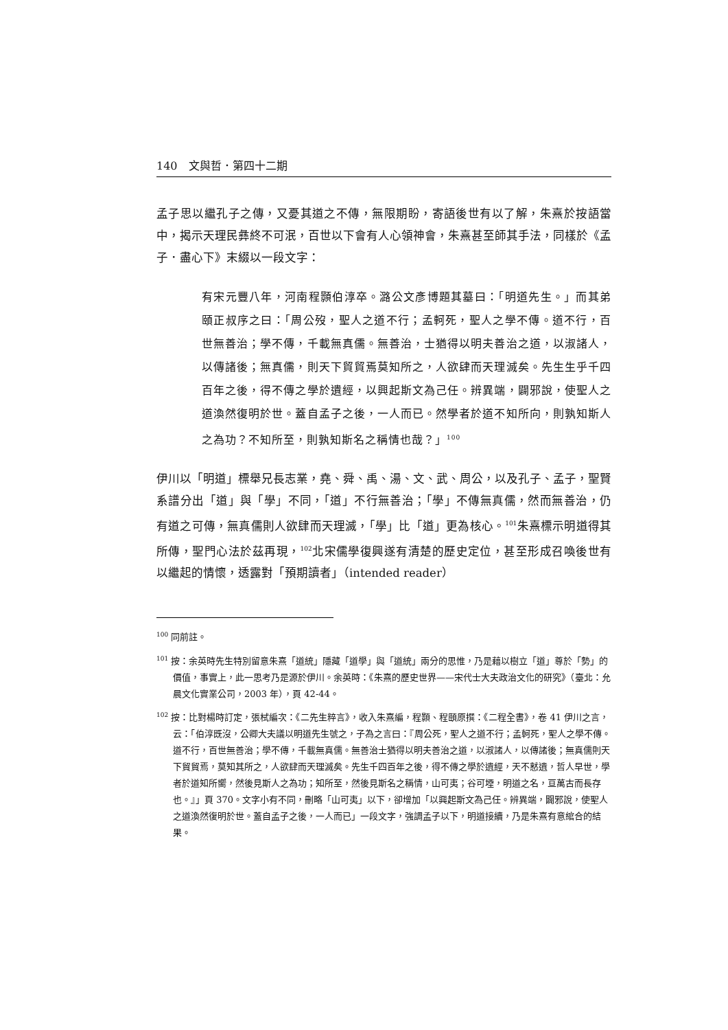140　文與哲．第四十二期
孟子思以繼孔子之傳，又憂其道之不傳，無限期盼，寄語後世有以了解，朱熹於按語當中，揭示天理民彝終不可泯，百世以下會有人心領神會，朱熹甚至師其手法，同樣於《孟子．盡心下》末綴以一段文字：
有宋元豐八年，河南程顥伯淳卒。潞公文彥博題其墓曰：「明道先生。」而其弟頤正叔序之曰：「周公歿，聖人之道不行；孟軻死，聖人之學不傳。道不行，百世無善治；學不傳，千載無真儒。無善治，士猶得以明夫善治之道，以淑諸人，以傳諸後；無真儒，則天下貿貿焉莫知所之，人欲肆而天理滅矣。先生生乎千四百年之後，得不傳之學於遺經，以興起斯文為己任。辨異端，闢邪說，使聖人之道渙然復明於世。蓋自孟子之後，一人而已。然學者於道不知所向，則孰知斯人之為功？不知所至，則孰知斯名之稱情也哉？」<sup>100</sup>
伊川以「明道」標舉兄長志業，堯、舜、禹、湯、文、武、周公，以及孔子、孟子，聖賢系譜分出「道」與「學」不同，「道」不行無善治；「學」不傳無真儒，然而無善治，仍有道之可傳，無真儒則人欲肆而天理滅，「學」比「道」更為核心。<sup>101</sup>朱熹標示明道得其所傳，聖門心法於茲再現，<sup>102</sup>北宋儒學復興遂有清楚的歷史定位，甚至形成召喚後世有以繼起的情懷，透露對「預期讀者」（intended reader）
<sup>100</sup> 同前註。
<sup>101</sup> 按：余英時先生特別留意朱熹「道統」隱藏「道學」與「道統」兩分的思惟，乃是藉以樹立「道」尊於「勢」的價值，事實上，此一思考乃是源於伊川。余英時：《朱熹的歷史世界——宋代士大夫政治文化的研究》（臺北：允晨文化實業公司，2003 年），頁 42-44。
<sup>102</sup> 按：比對楊時訂定，張栻編次：《二先生粹言》，收入朱熹編，程顥、程頤原撰：《二程全書》，卷 41 伊川之言，云：「伯淳既沒，公卿大夫議以明道先生號之，子為之言曰：『周公死，聖人之道不行；孟軻死，聖人之學不傳。道不行，百世無善治；學不傳，千載無真儒。無善治士猶得以明夫善治之道，以淑諸人，以傳諸後；無真儒則天下貿貿焉，莫知其所之，人欲肆而天理滅矣。先生千四百年之後，得不傳之學於遺經，天不慭遺，哲人早世，學者於道知所嚮，然後見斯人之為功；知所至，然後見斯名之稱情，山可夷；谷可堙，明道之名，亘萬古而長存也。』」頁 370。文字小有不同，刪略「山可夷」以下，卻增加「以興起斯文為己任。辨異端，闢邪說，使聖人之道渙然復明於世。蓋自孟子之後，一人而已」一段文字，強調孟子以下，明道接續，乃是朱熹有意綰合的結果。